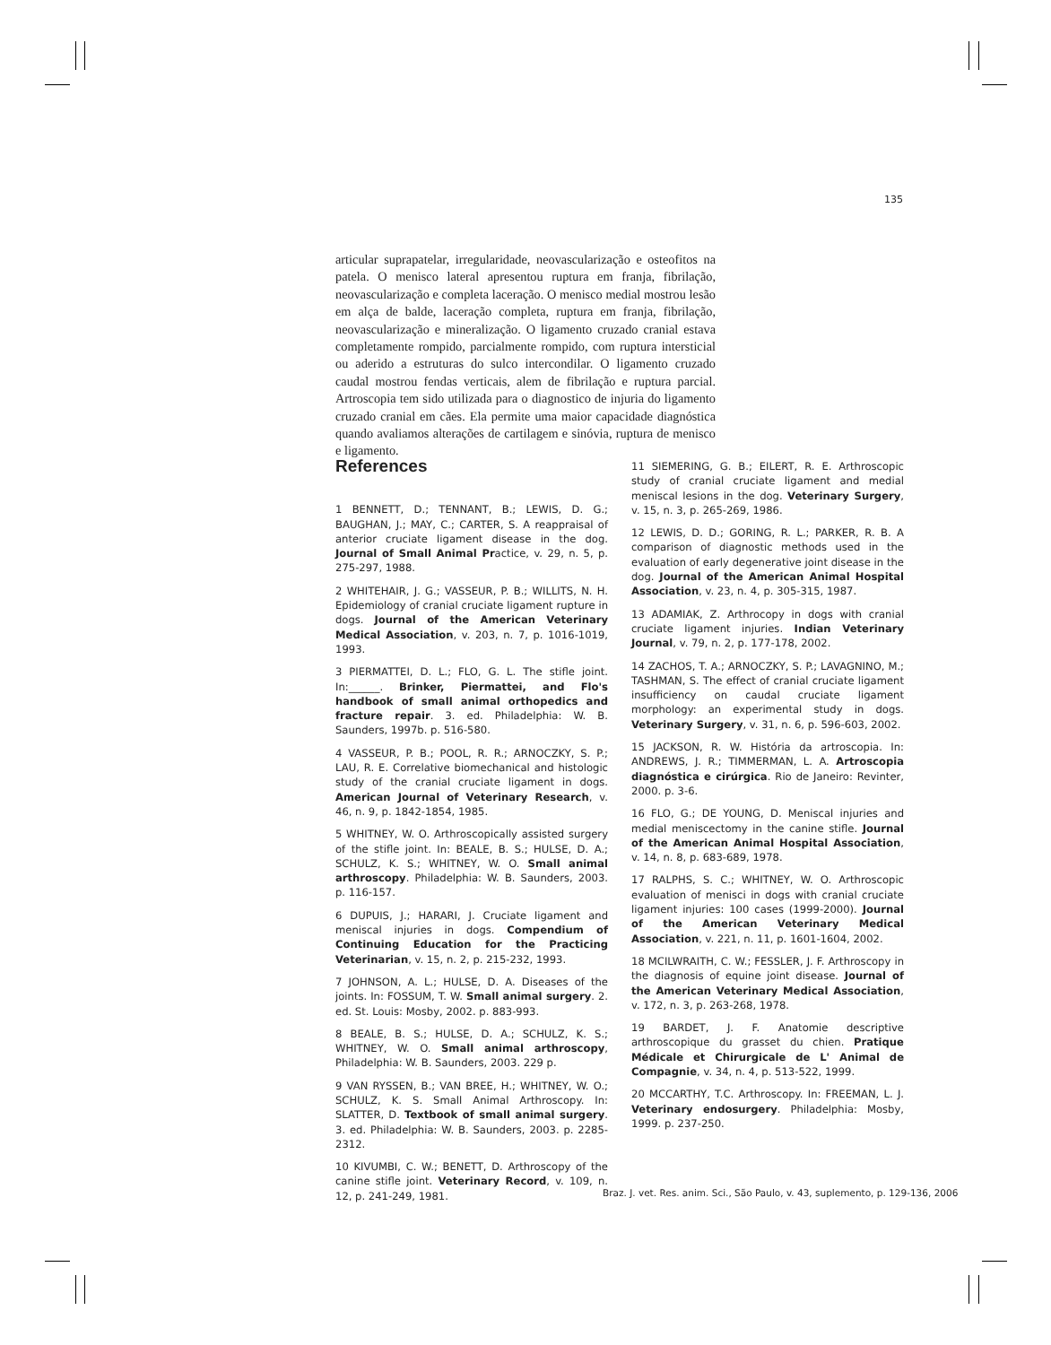135
articular suprapatelar, irregularidade, neovascularização e osteofitos na patela. O menisco lateral apresentou ruptura em franja, fibrilação, neovascularização e completa laceração. O menisco medial mostrou lesão em alça de balde, laceração completa, ruptura em franja, fibrilação, neovascularização e mineralização. O ligamento cruzado cranial estava completamente rompido, parcialmente rompido, com ruptura intersticial ou aderido a estruturas do sulco intercondilar. O ligamento cruzado caudal mostrou fendas verticais, alem de fibrilação e ruptura parcial. Artroscopia tem sido utilizada para o diagnostico de injuria do ligamento cruzado cranial em cães. Ela permite uma maior capacidade diagnóstica quando avaliamos alterações de cartilagem e sinóvia, ruptura de menisco e ligamento.
References
1 BENNETT, D.; TENNANT, B.; LEWIS, D. G.; BAUGHAN, J.; MAY, C.; CARTER, S. A reappraisal of anterior cruciate ligament disease in the dog. Journal of Small Animal Practice, v. 29, n. 5, p. 275-297, 1988.
2 WHITEHAIR, J. G.; VASSEUR, P. B.; WILLITS, N. H. Epidemiology of cranial cruciate ligament rupture in dogs. Journal of the American Veterinary Medical Association, v. 203, n. 7, p. 1016-1019, 1993.
3 PIERMATTEI, D. L.; FLO, G. L. The stifle joint. In:______. Brinker, Piermattei, and Flo's handbook of small animal orthopedics and fracture repair. 3. ed. Philadelphia: W. B. Saunders, 1997b. p. 516-580.
4 VASSEUR, P. B.; POOL, R. R.; ARNOCZKY, S. P.; LAU, R. E. Correlative biomechanical and histologic study of the cranial cruciate ligament in dogs. American Journal of Veterinary Research, v. 46, n. 9, p. 1842-1854, 1985.
5 WHITNEY, W. O. Arthroscopically assisted surgery of the stifle joint. In: BEALE, B. S.; HULSE, D. A.; SCHULZ, K. S.; WHITNEY, W. O. Small animal arthroscopy. Philadelphia: W. B. Saunders, 2003. p. 116-157.
6 DUPUIS, J.; HARARI, J. Cruciate ligament and meniscal injuries in dogs. Compendium of Continuing Education for the Practicing Veterinarian, v. 15, n. 2, p. 215-232, 1993.
7 JOHNSON, A. L.; HULSE, D. A. Diseases of the joints. In: FOSSUM, T. W. Small animal surgery. 2. ed. St. Louis: Mosby, 2002. p. 883-993.
8 BEALE, B. S.; HULSE, D. A.; SCHULZ, K. S.; WHITNEY, W. O. Small animal arthroscopy, Philadelphia: W. B. Saunders, 2003. 229 p.
9 VAN RYSSEN, B.; VAN BREE, H.; WHITNEY, W. O.; SCHULZ, K. S. Small Animal Arthroscopy. In: SLATTER, D. Textbook of small animal surgery. 3. ed. Philadelphia: W. B. Saunders, 2003. p. 2285-2312.
10 KIVUMBI, C. W.; BENETT, D. Arthroscopy of the canine stifle joint. Veterinary Record, v. 109, n. 12, p. 241-249, 1981.
11 SIEMERING, G. B.; EILERT, R. E. Arthroscopic study of cranial cruciate ligament and medial meniscal lesions in the dog. Veterinary Surgery, v. 15, n. 3, p. 265-269, 1986.
12 LEWIS, D. D.; GORING, R. L.; PARKER, R. B. A comparison of diagnostic methods used in the evaluation of early degenerative joint disease in the dog. Journal of the American Animal Hospital Association, v. 23, n. 4, p. 305-315, 1987.
13 ADAMIAK, Z. Arthrocopy in dogs with cranial cruciate ligament injuries. Indian Veterinary Journal, v. 79, n. 2, p. 177-178, 2002.
14 ZACHOS, T. A.; ARNOCZKY, S. P.; LAVAGNINO, M.; TASHMAN, S. The effect of cranial cruciate ligament insufficiency on caudal cruciate ligament morphology: an experimental study in dogs. Veterinary Surgery, v. 31, n. 6, p. 596-603, 2002.
15 JACKSON, R. W. História da artroscopia. In: ANDREWS, J. R.; TIMMERMAN, L. A. Artroscopia diagnóstica e cirúrgica. Rio de Janeiro: Revinter, 2000. p. 3-6.
16 FLO, G.; DE YOUNG, D. Meniscal injuries and medial meniscectomy in the canine stifle. Journal of the American Animal Hospital Association, v. 14, n. 8, p. 683-689, 1978.
17 RALPHS, S. C.; WHITNEY, W. O. Arthroscopic evaluation of menisci in dogs with cranial cruciate ligament injuries: 100 cases (1999-2000). Journal of the American Veterinary Medical Association, v. 221, n. 11, p. 1601-1604, 2002.
18 MCILWRAITH, C. W.; FESSLER, J. F. Arthroscopy in the diagnosis of equine joint disease. Journal of the American Veterinary Medical Association, v. 172, n. 3, p. 263-268, 1978.
19 BARDET, J. F. Anatomie descriptive arthroscopique du grasset du chien. Pratique Médicale et Chirurgicale de L' Animal de Compagnie, v. 34, n. 4, p. 513-522, 1999.
20 MCCARTHY, T.C. Arthroscopy. In: FREEMAN, L. J. Veterinary endosurgery. Philadelphia: Mosby, 1999. p. 237-250.
Braz. J. vet. Res. anim. Sci., São Paulo, v. 43, suplemento, p. 129-136, 2006